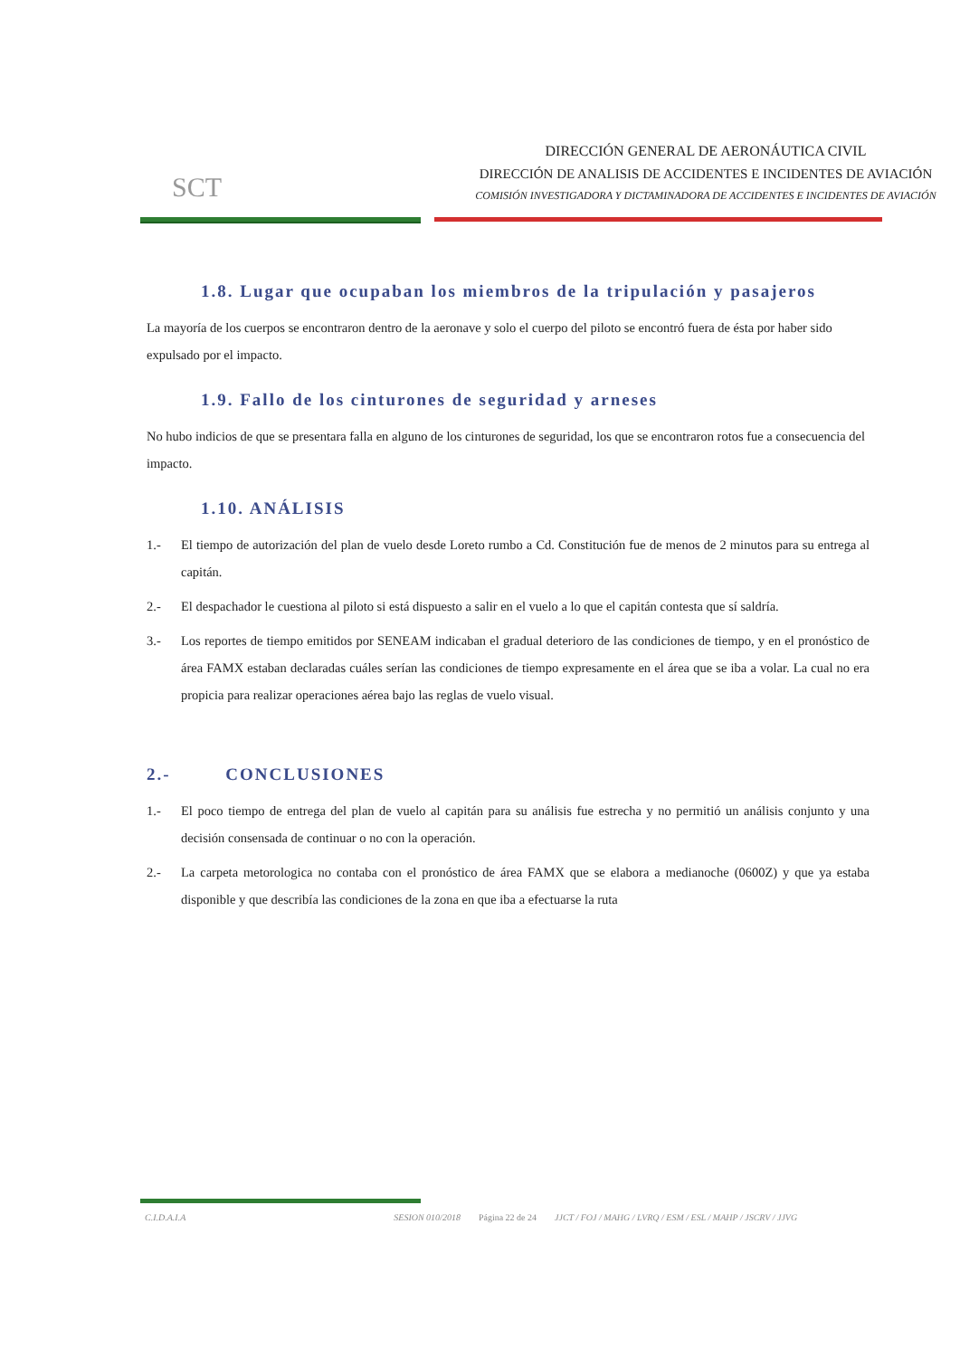SCT
DIRECCIÓN GENERAL DE AERONÁUTICA CIVIL
DIRECCIÓN DE ANALISIS DE ACCIDENTES E INCIDENTES DE AVIACIÓN
COMISIÓN INVESTIGADORA Y DICTAMINADORA DE ACCIDENTES E INCIDENTES DE AVIACIÓN
1.8. Lugar que ocupaban los miembros de la tripulación y pasajeros
La mayoría de los cuerpos se encontraron dentro de la aeronave y solo el cuerpo del piloto se encontró fuera de ésta por haber sido expulsado por el impacto.
1.9. Fallo de los cinturones de seguridad y arneses
No hubo indicios de que se presentara falla en alguno de los cinturones de seguridad, los que se encontraron rotos fue a consecuencia del impacto.
1.10. ANÁLISIS
1.- El tiempo de autorización del plan de vuelo desde Loreto rumbo a Cd. Constitución fue de menos de 2 minutos para su entrega al capitán.
2.- El despachador le cuestiona al piloto si está dispuesto a salir en el vuelo a lo que el capitán contesta que sí saldría.
3.- Los reportes de tiempo emitidos por SENEAM indicaban el gradual deterioro de las condiciones de tiempo, y en el pronóstico de área FAMX estaban declaradas cuáles serían las condiciones de tiempo expresamente en el área que se iba a volar. La cual no era propicia para realizar operaciones aérea bajo las reglas de vuelo visual.
2.- CONCLUSIONES
1.- El poco tiempo de entrega del plan de vuelo al capitán para su análisis fue estrecha y no permitió un análisis conjunto y una decisión consensada de continuar o no con la operación.
2.- La carpeta metorologica no contaba con el pronóstico de área FAMX que se elabora a medianoche (0600Z) y que ya estaba disponible y que describía las condiciones de la zona en que iba a efectuarse la ruta
C.I.D.A.I.A SESION 010/2018 Página 22 de 24 JJCT / FOJ / MAHG / LVRQ / ESM / ESL / MAHP / JSCRV / JJVG